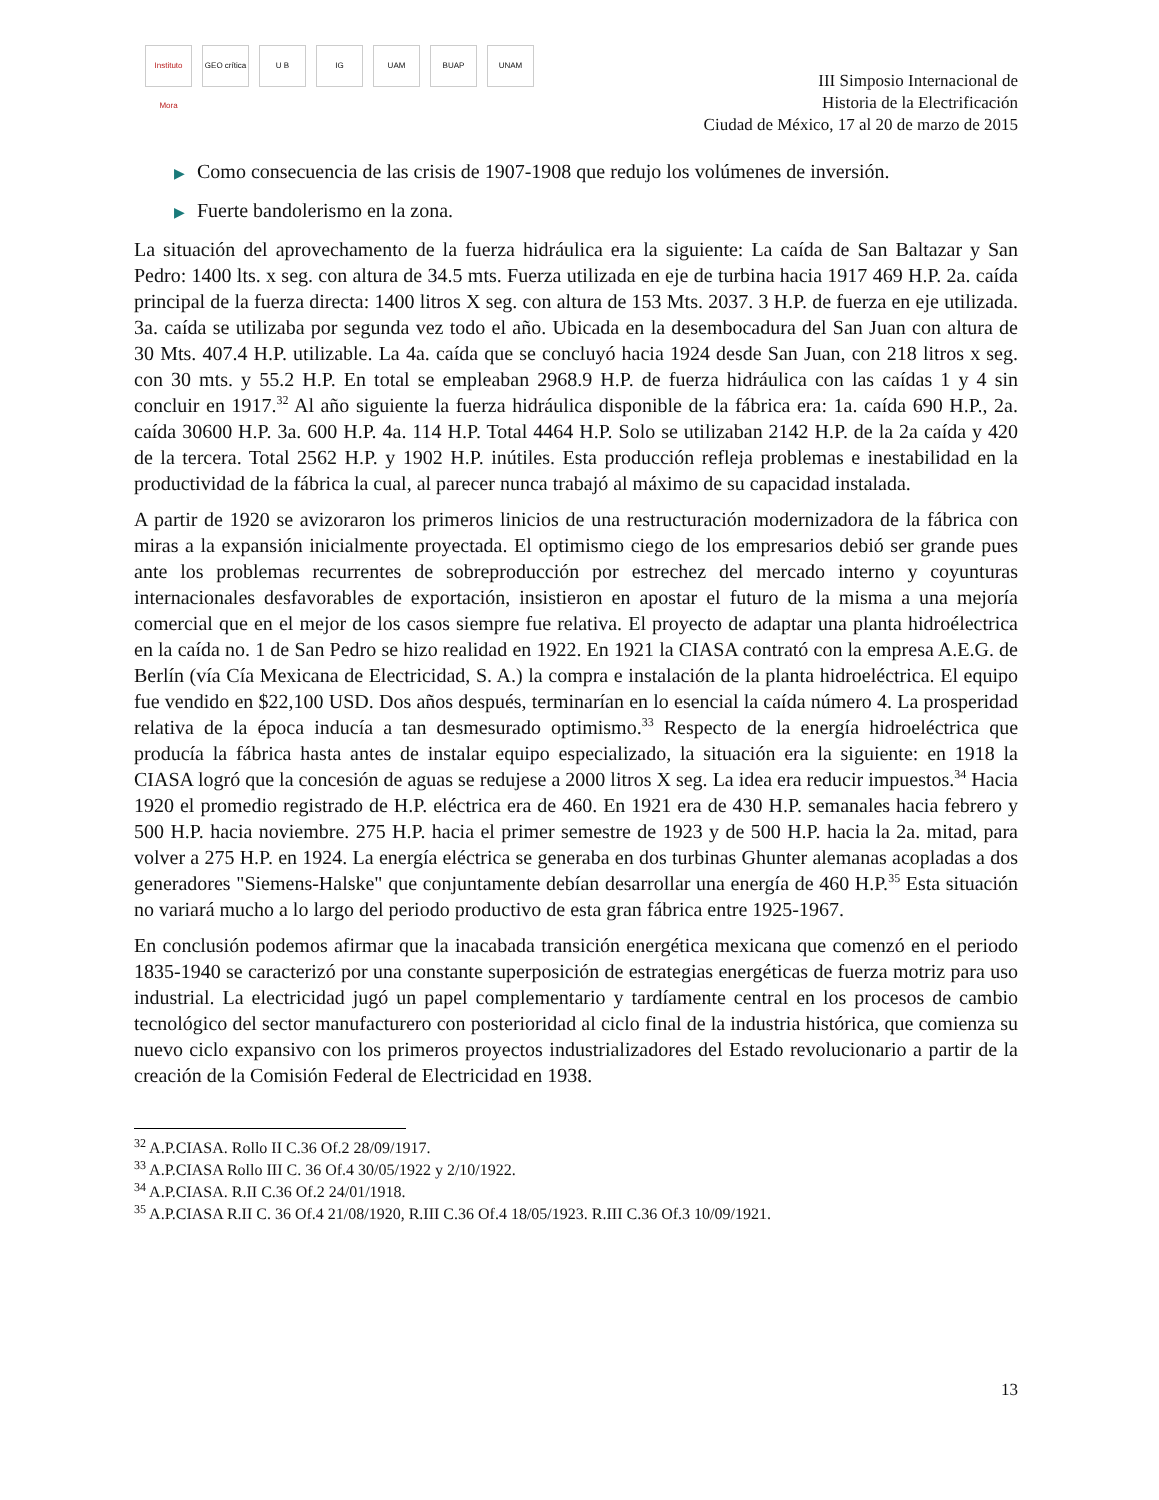Instituto Mora GEO crítica U B IG UAM BUAP UNAM
III Simposio Internacional de
Historia de la Electrificación
Ciudad de México, 17 al 20 de marzo de 2015
▶ Como consecuencia de las crisis de 1907-1908 que redujo los volúmenes de inversión.
▶ Fuerte bandolerismo en la zona.
La situación del aprovechamento de la fuerza hidráulica era la siguiente: La caída de San Baltazar y San Pedro: 1400 lts. x seg. con altura de 34.5 mts. Fuerza utilizada en eje de turbina hacia 1917 469 H.P. 2a. caída principal de la fuerza directa: 1400 litros X seg. con altura de 153 Mts. 2037. 3 H.P. de fuerza en eje utilizada. 3a. caída se utilizaba por segunda vez todo el año. Ubicada en la desembocadura del San Juan con altura de 30 Mts. 407.4 H.P. utilizable. La 4a. caída que se concluyó hacia 1924 desde San Juan, con 218 litros x seg. con 30 mts. y 55.2 H.P. En total se empleaban 2968.9 H.P. de fuerza hidráulica con las caídas 1 y 4 sin concluir en 1917.<sup>32</sup> Al año siguiente la fuerza hidráulica disponible de la fábrica era: 1a. caída 690 H.P., 2a. caída 30600 H.P. 3a. 600 H.P. 4a. 114 H.P. Total 4464 H.P. Solo se utilizaban 2142 H.P. de la 2a caída y 420 de la tercera. Total 2562 H.P. y 1902 H.P. inútiles. Esta producción refleja problemas e inestabilidad en la productividad de la fábrica la cual, al parecer nunca trabajó al máximo de su capacidad instalada.
A partir de 1920 se avizoraron los primeros linicios de una restructuración modernizadora de la fábrica con miras a la expansión inicialmente proyectada. El optimismo ciego de los empresarios debió ser grande pues ante los problemas recurrentes de sobreproducción por estrechez del mercado interno y coyunturas internacionales desfavorables de exportación, insistieron en apostar el futuro de la misma a una mejoría comercial que en el mejor de los casos siempre fue relativa. El proyecto de adaptar una planta hidroélectrica en la caída no. 1 de San Pedro se hizo realidad en 1922. En 1921 la CIASA contrató con la empresa A.E.G. de Berlín (vía Cía Mexicana de Electricidad, S. A.) la compra e instalación de la planta hidroeléctrica. El equipo fue vendido en $22,100 USD. Dos años después, terminarían en lo esencial la caída número 4. La prosperidad relativa de la época inducía a tan desmesurado optimismo.<sup>33</sup> Respecto de la energía hidroeléctrica que producía la fábrica hasta antes de instalar equipo especializado, la situación era la siguiente: en 1918 la CIASA logró que la concesión de aguas se redujese a 2000 litros X seg. La idea era reducir impuestos.<sup>34</sup> Hacia 1920 el promedio registrado de H.P. eléctrica era de 460. En 1921 era de 430 H.P. semanales hacia febrero y 500 H.P. hacia noviembre. 275 H.P. hacia el primer semestre de 1923 y de 500 H.P. hacia la 2a. mitad, para volver a 275 H.P. en 1924. La energía eléctrica se generaba en dos turbinas Ghunter alemanas acopladas a dos generadores "Siemens-Halske" que conjuntamente debían desarrollar una energía de 460 H.P.<sup>35</sup> Esta situación no variará mucho a lo largo del periodo productivo de esta gran fábrica entre 1925-1967.
En conclusión podemos afirmar que la inacabada transición energética mexicana que comenzó en el periodo 1835-1940 se caracterizó por una constante superposición de estrategias energéticas de fuerza motriz para uso industrial. La electricidad jugó un papel complementario y tardíamente central en los procesos de cambio tecnológico del sector manufacturero con posterioridad al ciclo final de la industria histórica, que comienza su nuevo ciclo expansivo con los primeros proyectos industrializadores del Estado revolucionario a partir de la creación de la Comisión Federal de Electricidad en 1938.
<sup>32</sup> A.P.CIASA. Rollo II C.36 Of.2 28/09/1917.
<sup>33</sup> A.P.CIASA Rollo III C. 36 Of.4 30/05/1922 y 2/10/1922.
<sup>34</sup> A.P.CIASA. R.II C.36 Of.2 24/01/1918.
<sup>35</sup> A.P.CIASA R.II C. 36 Of.4 21/08/1920, R.III C.36 Of.4 18/05/1923. R.III C.36 Of.3 10/09/1921.
13